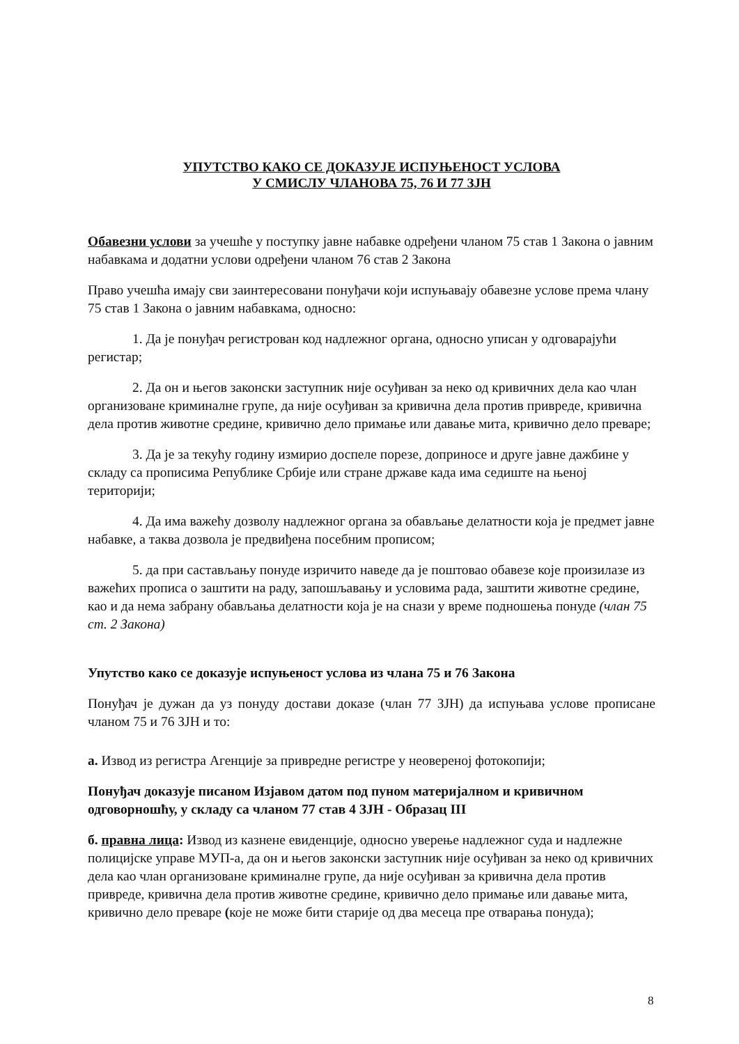УПУТСТВО КАКО СЕ ДОКАЗУЈЕ ИСПУЊЕНОСТ УСЛОВА
У СМИСЛУ ЧЛАНОВА 75, 76 И 77 ЗЈН
Обавезни услови за учешће у поступку јавне набавке одређени чланом 75 став 1 Закона о јавним набавкама и додатни услови одређени чланом 76 став 2 Закона
Право учешћа имају сви заинтересовани понуђачи који испуњавају обавезне услове према члану 75 став 1 Закона о јавним набавкама, односно:
1. Да је понуђач регистрован код надлежног органа, односно уписан у одговарајући регистар;
2. Да он и његов законски заступник није осуђиван за неко од кривичних дела као члан организоване криминалне групе, да није осуђиван за кривична дела против привреде, кривична дела против животне средине, кривично дело примање или давање мита, кривично дело преваре;
3. Да је за текућу годину измирио доспеле порезе, доприносе и друге јавне дажбине у складу са прописима Републике Србије или стране државе када има седиште на њеној територији;
4. Да има важећу дозволу надлежног органа за обављање делатности која је предмет јавне набавке, а таква дозвола је предвиђена посебним прописом;
5. да при састављању понуде изричито наведе да је поштовао обавезе које произилазе из важећих прописа о заштити на раду, запошљавању и условима рада, заштити животне средине, као и да нема забрану обављања делатности која је на снази у време подношења понуде (члан 75 ст. 2 Закона)
Упутство како се доказује испуњеност услова из члана 75 и 76 Закона
Понуђач је дужан да уз понуду достави доказе (члан 77 ЗЈН) да испуњава услове прописане чланом 75 и 76 ЗЈН и то:
а. Извод из регистра Агенције за привредне регистре у неовереној фотокопији;
Понуђач доказује писаном Изјавом датом под пуном материјалном и кривичном одговорношћу, у складу са чланом 77 став 4 ЗЈН - Образац III
б. правна лица: Извод из казнене евиденције, односно уверење надлежног суда и надлежне полицијске управе МУП-а, да он и његов законски заступник није осуђиван за неко од кривичних дела као члан организоване криминалне групе, да није осуђиван за кривична дела против привреде, кривична дела против животне средине, кривично дело примање или давање мита, кривично дело преваре (које не може бити старије од два месеца пре отварања понуда);
8